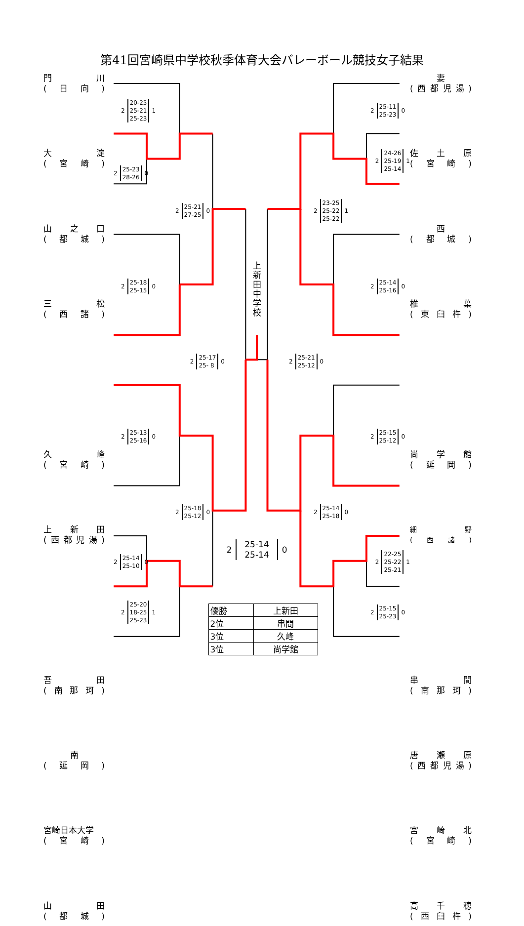第41回宮崎県中学校秋季体育大会バレーボール競技女子結果
門 川
(日向)
大 淀
(宮崎)
山 之 口
(都城)
三 松
(西諸)
久 峰
(宮崎)
上 新 田
(西都児湯)
吾 田
(南那珂)
南
(延岡)
宮崎日本大学
(宮崎)
山 田
(都城)
2 20-25
25-21
25-23 1
2 25-23
28-26 0
2 25-18
25-15 0
2 25-13
25-16 0
2 25-14
25-10 0
2 25-20
18-25
25-23 1
2 25-21
27-25 0
2 25-18
25-12 0
2 25-17
25- 8 0
上新田中学校
2 25-14
25-14 0
2 25-21
25-12 0
2 23-25
25-22
25-22 1
2 25-14
25-18 0
2 25-11
25-23 0
2 24-26
25-19
25-14 1
2 25-14
25-16 0
2 25-15
25-12 0
2 22-25
25-22
25-21 1
2 25-15
25-23 0
妻
(西都児湯)
佐 土 原
(宮崎)
西
(都城)
椎 葉
(東臼杵)
尚 学 館
(延岡)
細 野
(西諸)
串 間
(南那珂)
唐 瀬 原
(西都児湯)
宮 崎 北
(宮崎)
高 千 穂
(西臼杵)
| 優勝 | 上新田 |
| 2位 | 串間 |
| 3位 | 久峰 |
| 3位 | 尚学館 |